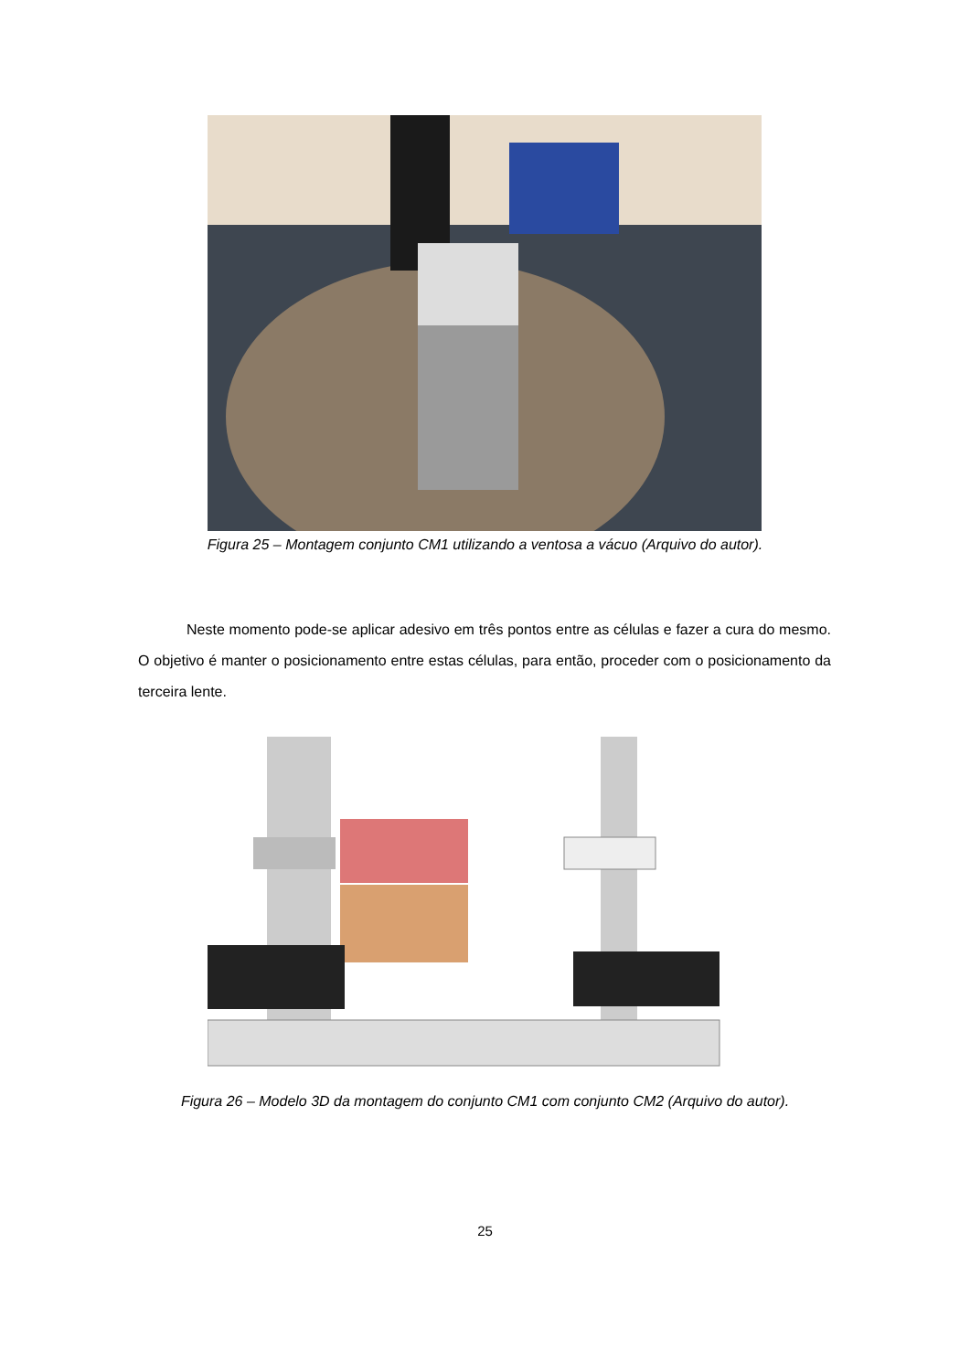Figura 25 – Montagem conjunto CM1 utilizando a ventosa a vácuo (Arquivo do autor).
Neste momento pode-se aplicar adesivo em três pontos entre as células e fazer a cura do mesmo. O objetivo é manter o posicionamento entre estas células, para então, proceder com o posicionamento da terceira lente.
Figura 26 – Modelo 3D da montagem do conjunto CM1 com conjunto CM2 (Arquivo do autor).
25